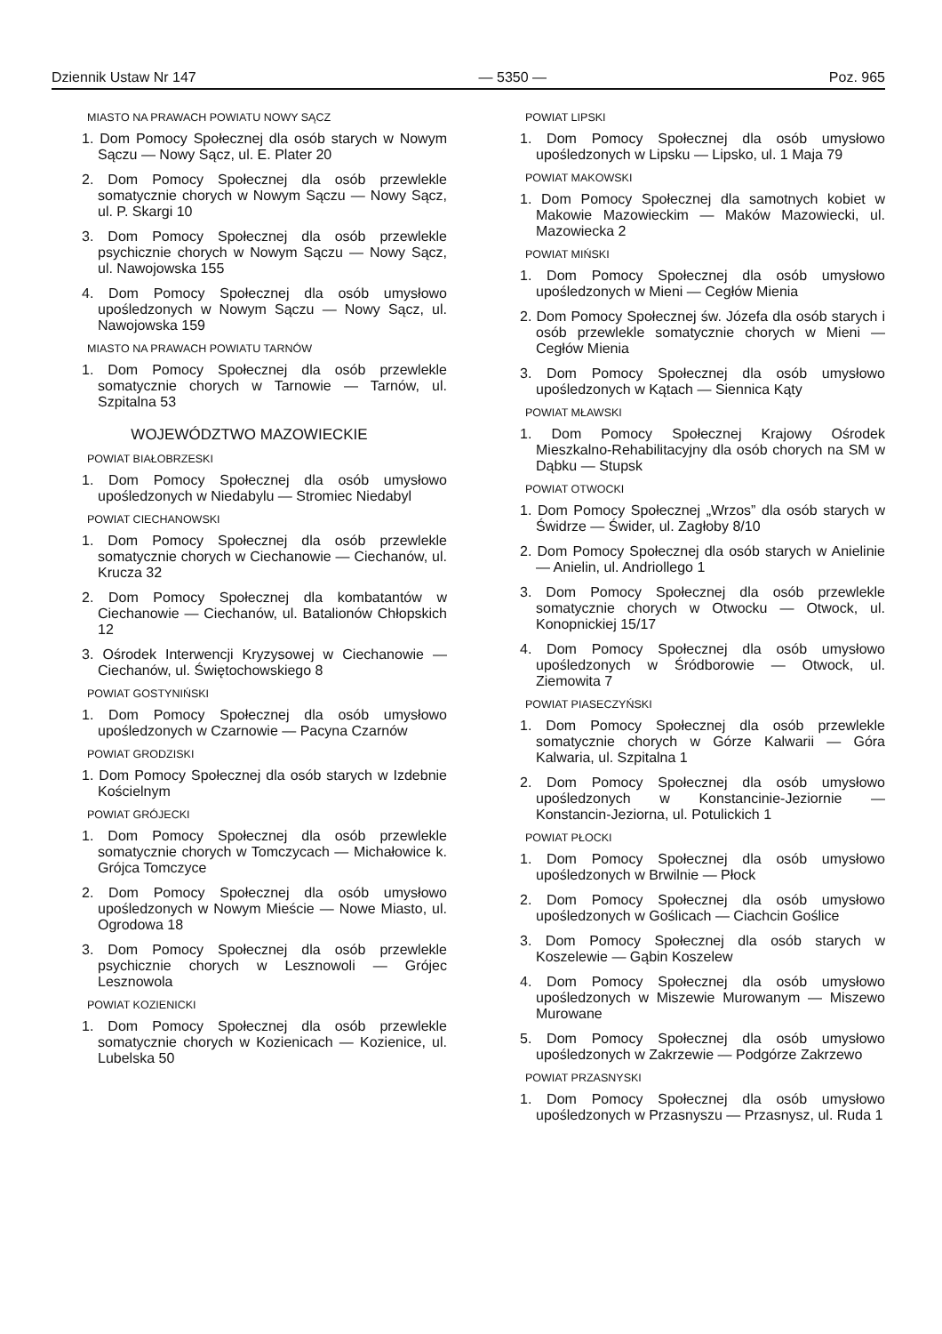Dziennik Ustaw Nr 147 — 5350 — Poz. 965
MIASTO NA PRAWACH POWIATU NOWY SĄCZ
1. Dom Pomocy Społecznej dla osób starych w Nowym Sączu — Nowy Sącz, ul. E. Plater 20
2. Dom Pomocy Społecznej dla osób przewlekle somatycznie chorych w Nowym Sączu — Nowy Sącz, ul. P. Skargi 10
3. Dom Pomocy Społecznej dla osób przewlekle psychicznie chorych w Nowym Sączu — Nowy Sącz, ul. Nawojowska 155
4. Dom Pomocy Społecznej dla osób umysłowo upośledzonych w Nowym Sączu — Nowy Sącz, ul. Nawojowska 159
MIASTO NA PRAWACH POWIATU TARNÓW
1. Dom Pomocy Społecznej dla osób przewlekle somatycznie chorych w Tarnowie — Tarnów, ul. Szpitalna 53
WOJEWÓDZTWO MAZOWIECKIE
POWIAT BIAŁOBRZESKI
1. Dom Pomocy Społecznej dla osób umysłowo upośledzonych w Niedabylu — Stromiec Niedabyl
POWIAT CIECHANOWSKI
1. Dom Pomocy Społecznej dla osób przewlekle somatycznie chorych w Ciechanowie — Ciechanów, ul. Krucza 32
2. Dom Pomocy Społecznej dla kombatantów w Ciechanowie — Ciechanów, ul. Batalionów Chłopskich 12
3. Ośrodek Interwencji Kryzysowej w Ciechanowie — Ciechanów, ul. Świętochowskiego 8
POWIAT GOSTYNIŃSKI
1. Dom Pomocy Społecznej dla osób umysłowo upośledzonych w Czarnowie — Pacyna Czarnów
POWIAT GRODZISKI
1. Dom Pomocy Społecznej dla osób starych w Izdebnie Kościelnym
POWIAT GRÓJECKI
1. Dom Pomocy Społecznej dla osób przewlekle somatycznie chorych w Tomczycach — Michałowice k. Grójca Tomczyce
2. Dom Pomocy Społecznej dla osób umysłowo upośledzonych w Nowym Mieście — Nowe Miasto, ul. Ogrodowa 18
3. Dom Pomocy Społecznej dla osób przewlekle psychicznie chorych w Lesznowoli — Grójec Lesznowola
POWIAT KOZIENICKI
1. Dom Pomocy Społecznej dla osób przewlekle somatycznie chorych w Kozienicach — Kozienice, ul. Lubelska 50
POWIAT LIPSKI
1. Dom Pomocy Społecznej dla osób umysłowo upośledzonych w Lipsku — Lipsko, ul. 1 Maja 79
POWIAT MAKOWSKI
1. Dom Pomocy Społecznej dla samotnych kobiet w Makowie Mazowieckim — Maków Mazowiecki, ul. Mazowiecka 2
POWIAT MIŃSKI
1. Dom Pomocy Społecznej dla osób umysłowo upośledzonych w Mieni — Cegłów Mienia
2. Dom Pomocy Społecznej św. Józefa dla osób starych i osób przewlekle somatycznie chorych w Mieni — Cegłów Mienia
3. Dom Pomocy Społecznej dla osób umysłowo upośledzonych w Kątach — Siennica Kąty
POWIAT MŁAWSKI
1. Dom Pomocy Społecznej Krajowy Ośrodek Mieszkalno-Rehabilitacyjny dla osób chorych na SM w Dąbku — Stupsk
POWIAT OTWOCKI
1. Dom Pomocy Społecznej „Wrzos” dla osób starych w Świdrze — Świder, ul. Zagłoby 8/10
2. Dom Pomocy Społecznej dla osób starych w Anielinie — Anielin, ul. Andriollego 1
3. Dom Pomocy Społecznej dla osób przewlekle somatycznie chorych w Otwocku — Otwock, ul. Konopnickiej 15/17
4. Dom Pomocy Społecznej dla osób umysłowo upośledzonych w Śródborowie — Otwock, ul. Ziemowita 7
POWIAT PIASECZYŃSKI
1. Dom Pomocy Społecznej dla osób przewlekle somatycznie chorych w Górze Kalwarii — Góra Kalwaria, ul. Szpitalna 1
2. Dom Pomocy Społecznej dla osób umysłowo upośledzonych w Konstancinie-Jeziornie — Konstancin-Jeziorna, ul. Potulickich 1
POWIAT PŁOCKI
1. Dom Pomocy Społecznej dla osób umysłowo upośledzonych w Brwilnie — Płock
2. Dom Pomocy Społecznej dla osób umysłowo upośledzonych w Goślicach — Ciachcin Goślice
3. Dom Pomocy Społecznej dla osób starych w Koszelewie — Gąbin Koszelew
4. Dom Pomocy Społecznej dla osób umysłowo upośledzonych w Miszewie Murowanym — Miszewo Murowane
5. Dom Pomocy Społecznej dla osób umysłowo upośledzonych w Zakrzewie — Podgórze Zakrzewo
POWIAT PRZASNYSKI
1. Dom Pomocy Społecznej dla osób umysłowo upośledzonych w Przasnyszu — Przasnysz, ul. Ruda 1